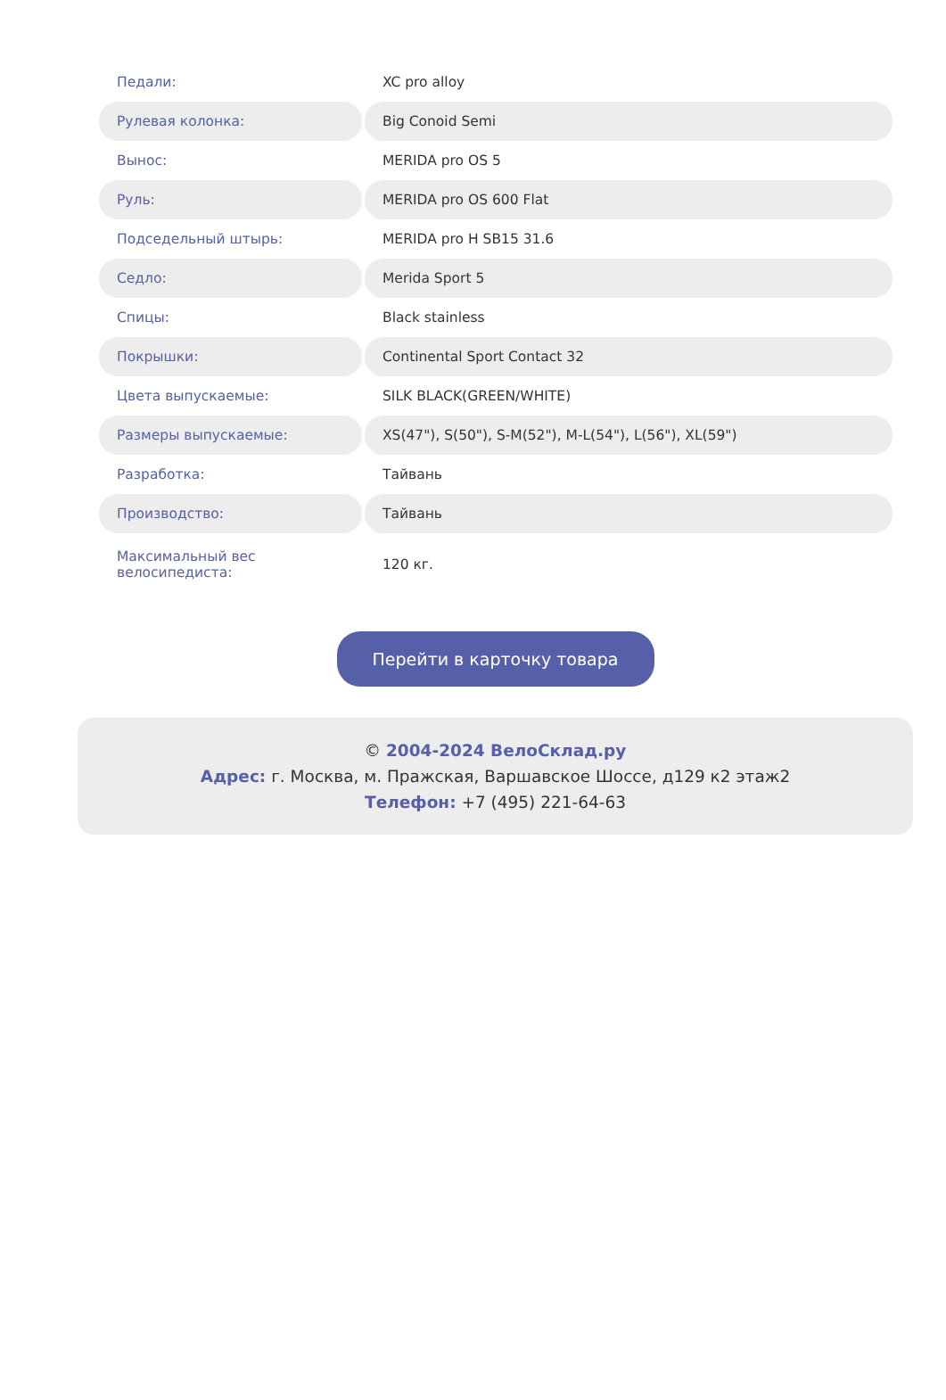| Педали: | XC pro alloy |
| Рулевая колонка: | Big Conoid Semi |
| Вынос: | MERIDA pro OS 5 |
| Руль: | MERIDA pro OS 600 Flat |
| Подседельный штырь: | MERIDA pro H SB15 31.6 |
| Седло: | Merida Sport 5 |
| Спицы: | Black stainless |
| Покрышки: | Continental Sport Contact 32 |
| Цвета выпускаемые: | SILK BLACK(GREEN/WHITE) |
| Размеры выпускаемые: | XS(47"), S(50"), S-M(52"), M-L(54"), L(56"), XL(59") |
| Разработка: | Тайвань |
| Производство: | Тайвань |
| Максимальный вес велосипедиста: | 120 кг. |
Перейти в карточку товара
© 2004-2024 ВелоСклад.ру
Адрес: г. Москва, м. Пражская, Варшавское Шоссе, д129 к2 этаж2
Телефон: +7 (495) 221-64-63